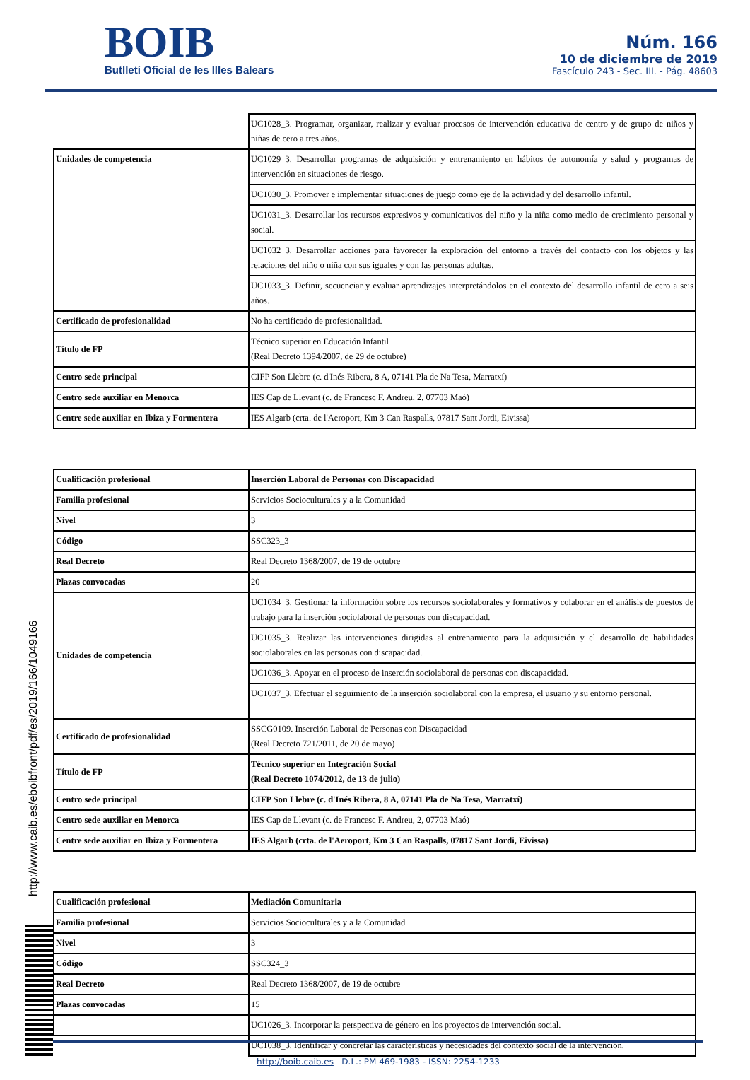BOIB
Butlletí Oficial de les Illes Balears
Núm. 166
10 de diciembre de 2019
Fascículo 243 - Sec. III. - Pág. 48603
| | UC1028_3. Programar, organizar, realizar y evaluar procesos de intervención educativa de centro y de grupo de niños y niñas de cero a tres años. |
| Unidades de competencia | UC1029_3. Desarrollar programas de adquisición y entrenamiento en hábitos de autonomía y salud y programas de intervención en situaciones de riesgo. |
| | UC1030_3. Promover e implementar situaciones de juego como eje de la actividad y del desarrollo infantil. |
| | UC1031_3. Desarrollar los recursos expresivos y comunicativos del niño y la niña como medio de crecimiento personal y social. |
| | UC1032_3. Desarrollar acciones para favorecer la exploración del entorno a través del contacto con los objetos y las relaciones del niño o niña con sus iguales y con las personas adultas. |
| | UC1033_3. Definir, secuenciar y evaluar aprendizajes interpretándolos en el contexto del desarrollo infantil de cero a seis años. |
| Certificado de profesionalidad | No ha certificado de profesionalidad. |
| Título de FP | Técnico superior en Educación Infantil (Real Decreto 1394/2007, de 29 de octubre) |
| Centro sede principal | CIFP Son Llebre (c. d'Inés Ribera, 8 A, 07141 Pla de Na Tesa, Marratxí) |
| Centro sede auxiliar en Menorca | IES Cap de Llevant (c. de Francesc F. Andreu, 2, 07703 Maó) |
| Centre sede auxiliar en Ibiza y Formentera | IES Algarb (crta. de l'Aeroport, Km 3 Can Raspalls, 07817 Sant Jordi, Eivissa) |
| Cualificación profesional | Inserción Laboral de Personas con Discapacidad |
| Familia profesional | Servicios Socioculturales y a la Comunidad |
| Nivel | 3 |
| Código | SSC323_3 |
| Real Decreto | Real Decreto 1368/2007, de 19 de octubre |
| Plazas convocadas | 20 |
| Unidades de competencia | UC1034_3. Gestionar la información sobre los recursos sociolaborales y formativos y colaborar en el análisis de puestos de trabajo para la inserción sociolaboral de personas con discapacidad. |
| | UC1035_3. Realizar las intervenciones dirigidas al entrenamiento para la adquisición y el desarrollo de habilidades sociolaborales en las personas con discapacidad. |
| | UC1036_3. Apoyar en el proceso de inserción sociolaboral de personas con discapacidad. |
| | UC1037_3. Efectuar el seguimiento de la inserción sociolaboral con la empresa, el usuario y su entorno personal. |
| Certificado de profesionalidad | SSCG0109. Inserción Laboral de Personas con Discapacidad (Real Decreto 721/2011, de 20 de mayo) |
| Título de FP | Técnico superior en Integración Social (Real Decreto 1074/2012, de 13 de julio) |
| Centro sede principal | CIFP Son Llebre (c. d'Inés Ribera, 8 A, 07141 Pla de Na Tesa, Marratxí) |
| Centro sede auxiliar en Menorca | IES Cap de Llevant (c. de Francesc F. Andreu, 2, 07703 Maó) |
| Centre sede auxiliar en Ibiza y Formentera | IES Algarb (crta. de l'Aeroport, Km 3 Can Raspalls, 07817 Sant Jordi, Eivissa) |
| Cualificación profesional | Mediación Comunitaria |
| Familia profesional | Servicios Socioculturales y a la Comunidad |
| Nivel | 3 |
| Código | SSC324_3 |
| Real Decreto | Real Decreto 1368/2007, de 19 de octubre |
| Plazas convocadas | 15 |
| | UC1026_3. Incorporar la perspectiva de género en los proyectos de intervención social. |
| | UC1038_3. Identificar y concretar las características y necesidades del contexto social de la intervención. |
http://www.caib.es/eboibfront/pdf/es/2019/166/1049166
http://boib.caib.es D.L.: PM 469-1983 - ISSN: 2254-1233